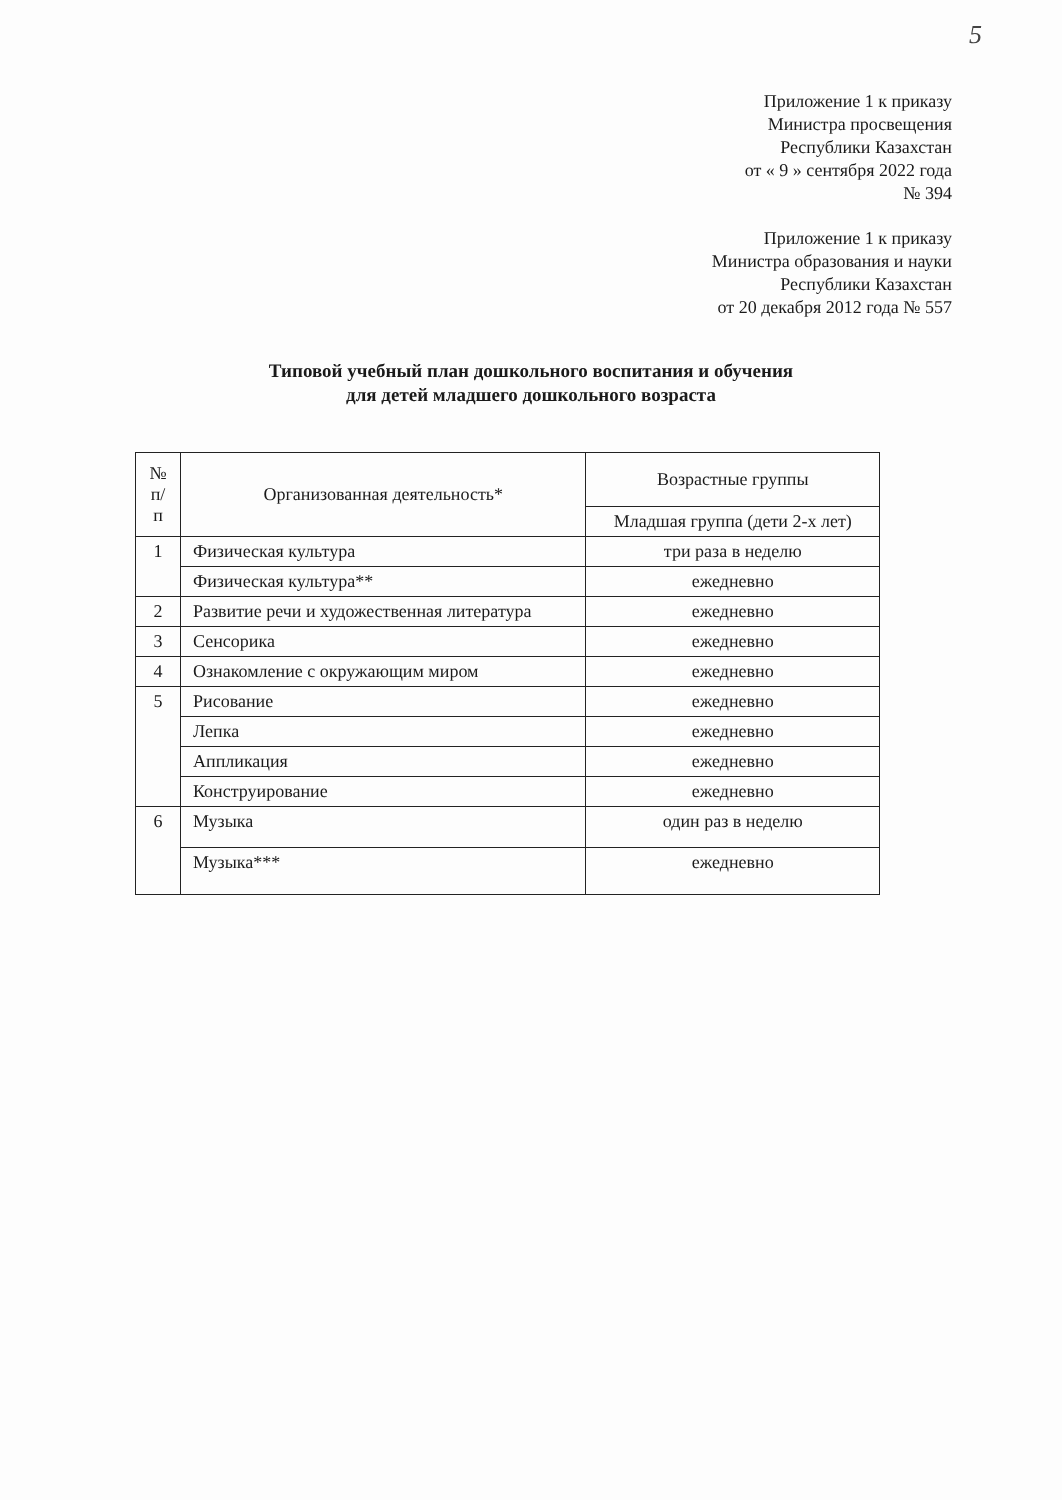5
Приложение 1 к приказу
Министра просвещения
Республики Казахстан
от « 9 » сентября 2022 года
№ 394
Приложение 1 к приказу
Министра образования и науки
Республики Казахстан
от 20 декабря 2012 года № 557
Типовой учебный план дошкольного воспитания и обучения
для детей младшего дошкольного возраста
| № п/п | Организованная деятельность* | Возрастные группы |
| --- | --- | --- |
| | | Младшая группа (дети 2-х лет) |
| 1 | Физическая культура | три раза в неделю |
| | Физическая культура** | ежедневно |
| 2 | Развитие речи и художественная литература | ежедневно |
| 3 | Сенсорика | ежедневно |
| 4 | Ознакомление с окружающим миром | ежедневно |
| 5 | Рисование | ежедневно |
| | Лепка | ежедневно |
| | Аппликация | ежедневно |
| | Конструирование | ежедневно |
| 6 | Музыка | один раз в неделю |
| | Музыка*** | ежедневно |